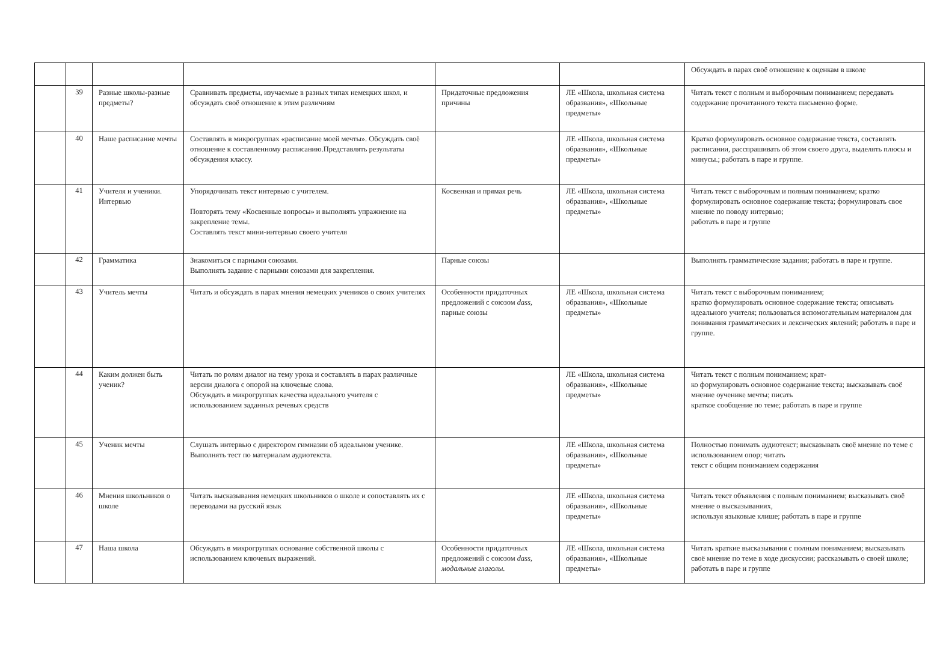| | | | | | | Обсуждать в парах своё отношение к оценкам в школе |
| | 39 | Разные школы-разные предметы? | Сравнивать предметы, изучаемые в разных типах немецких школ, и обсуждать своё отношение к этим различиям | Придаточные предложения причины | ЛЕ «Школа, школьная система образвания», «Школьные предметы» | Читать текст с полным и выборочным пониманием; передавать содержание прочитанного текста письменно форме. |
| | 40 | Наше расписание мечты | Составлять в микрогруппах «расписание моей мечты». Обсуждать своё отношение к составленному расписанию.Представлять результаты обсуждения классу. | | ЛЕ «Школа, школьная система образвания», «Школьные предметы» | Кратко формулировать основное содержание текста, составлять расписании, расспрашивать об этом своего друга, выделять плюсы и минусы.; работать в паре и группе. |
| | 41 | Учителя и ученики. Интервью | Упорядочивать текст интервью с учителем. Повторять тему «Косвенные вопросы» и выполнять упражнение на закрепление темы. Составлять текст мини-интервью своего учителя | Косвенная и прямая речь | ЛЕ «Школа, школьная система образвания», «Школьные предметы» | Читать текст с выборочным и полным пониманием; кратко формулировать основное содержание текста; формулировать свое мнение по поводу интервью; работать в паре и группе |
| | 42 | Грамматика | Знакомиться с парными союзами. Выполнять задание с парными союзами для закрепления. | Парные союзы | | Выполнять грамматические задания; работать в паре и группе. |
| | 43 | Учитель мечты | Читать и обсуждать в парах мнения немецких учеников о своих учителях | Особенности придаточных предложений с союзом dass, парные союзы | ЛЕ «Школа, школьная система образвания», «Школьные предметы» | Читать текст с выборочным пониманием; кратко формулировать основное содержание текста; описывать идеального учителя; пользоваться вспомогательным материалом для понимания грамматических и лексических явлений; работать в паре и группе. |
| | 44 | Каким должен быть ученик? | Читать по ролям диалог на тему урока и составлять в парах различные версии диалога с опорой на ключевые слова. Обсуждать в микрогруппах качества идеального учителя с использованием заданных речевых средств | | ЛЕ «Школа, школьная система образвания», «Школьные предметы» | Читать текст с полным пониманием; крат- ко формулировать основное содержание текста; высказывать своё мнение оученике мечты; писать краткое сообщение по теме; работать в паре и группе |
| | 45 | Ученик мечты | Слушать интервью с директором гимназии об идеальном ученике. Выполнять тест по материалам аудиотекста. | | ЛЕ «Школа, школьная система образвания», «Школьные предметы» | Полностью понимать аудиотекст; высказывать своё мнение по теме с использованием опор; читать текст с общим пониманием содержания |
| | 46 | Мнения школьников о школе | Читать высказывания немецких школьников о школе и сопоставлять их с переводами на русский язык | | ЛЕ «Школа, школьная система образвания», «Школьные предметы» | Читать текст объявления с полным пониманием; высказывать своё мнение о высказываниях, используя языковые клише; работать в паре и группе |
| | 47 | Наша школа | Обсуждать в микрогруппах основание собственной школы с использованием ключевых выражений. | Особенности придаточных предложений с союзом dass, модальные глаголы. | ЛЕ «Школа, школьная система образвания», «Школьные предметы» | Читать краткие высказывания с полным пониманием; высказывать своё мнение по теме в ходе дискуссии; рассказывать о своей школе; работать в паре и группе |